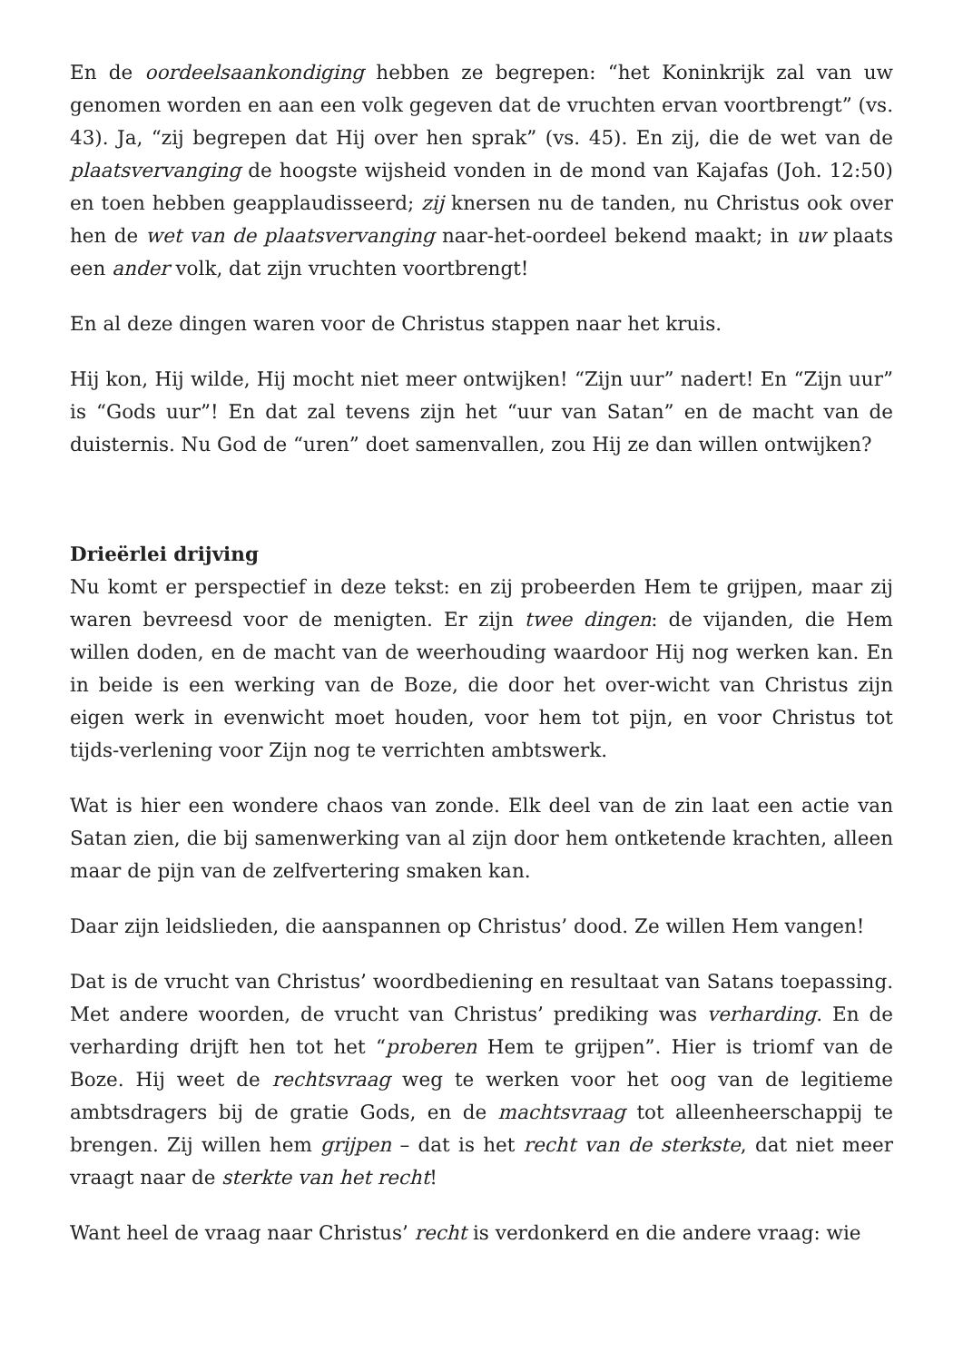En de oordeelsaankondiging hebben ze begrepen: “het Koninkrijk zal van uw genomen worden en aan een volk gegeven dat de vruchten ervan voortbrengt” (vs. 43). Ja, “zij begrepen dat Hij over hen sprak” (vs. 45). En zij, die de wet van de plaatsvervanging de hoogste wijsheid vonden in de mond van Kajafas (Joh. 12:50) en toen hebben geapplaudisseerd; zij knersen nu de tanden, nu Christus ook over hen de wet van de plaatsvervanging naar-het-oordeel bekend maakt; in uw plaats een ander volk, dat zijn vruchten voortbrengt!
En al deze dingen waren voor de Christus stappen naar het kruis.
Hij kon, Hij wilde, Hij mocht niet meer ontwijken! “Zijn uur” nadert! En “Zijn uur” is “Gods uur”! En dat zal tevens zijn het “uur van Satan” en de macht van de duisternis. Nu God de “uren” doet samenvallen, zou Hij ze dan willen ontwijken?
Drieërlei drijving
Nu komt er perspectief in deze tekst: en zij probeerden Hem te grijpen, maar zij waren bevreesd voor de menigten. Er zijn twee dingen: de vijanden, die Hem willen doden, en de macht van de weerhouding waardoor Hij nog werken kan. En in beide is een werking van de Boze, die door het over-wicht van Christus zijn eigen werk in evenwicht moet houden, voor hem tot pijn, en voor Christus tot tijds-verlening voor Zijn nog te verrichten ambtswerk.
Wat is hier een wondere chaos van zonde. Elk deel van de zin laat een actie van Satan zien, die bij samenwerking van al zijn door hem ontketende krachten, alleen maar de pijn van de zelfvertering smaken kan.
Daar zijn leidslieden, die aanspannen op Christus’ dood. Ze willen Hem vangen!
Dat is de vrucht van Christus’ woordbediening en resultaat van Satans toepassing. Met andere woorden, de vrucht van Christus’ prediking was verharding. En de verharding drijft hen tot het “proberen Hem te grijpen”. Hier is triomf van de Boze. Hij weet de rechtsvraag weg te werken voor het oog van de legitieme ambtsdragers bij de gratie Gods, en de machtsvraag tot alleenheerschappij te brengen. Zij willen hem grijpen – dat is het recht van de sterkste, dat niet meer vraagt naar de sterkte van het recht!
Want heel de vraag naar Christus’ recht is verdonkerd en die andere vraag: wie